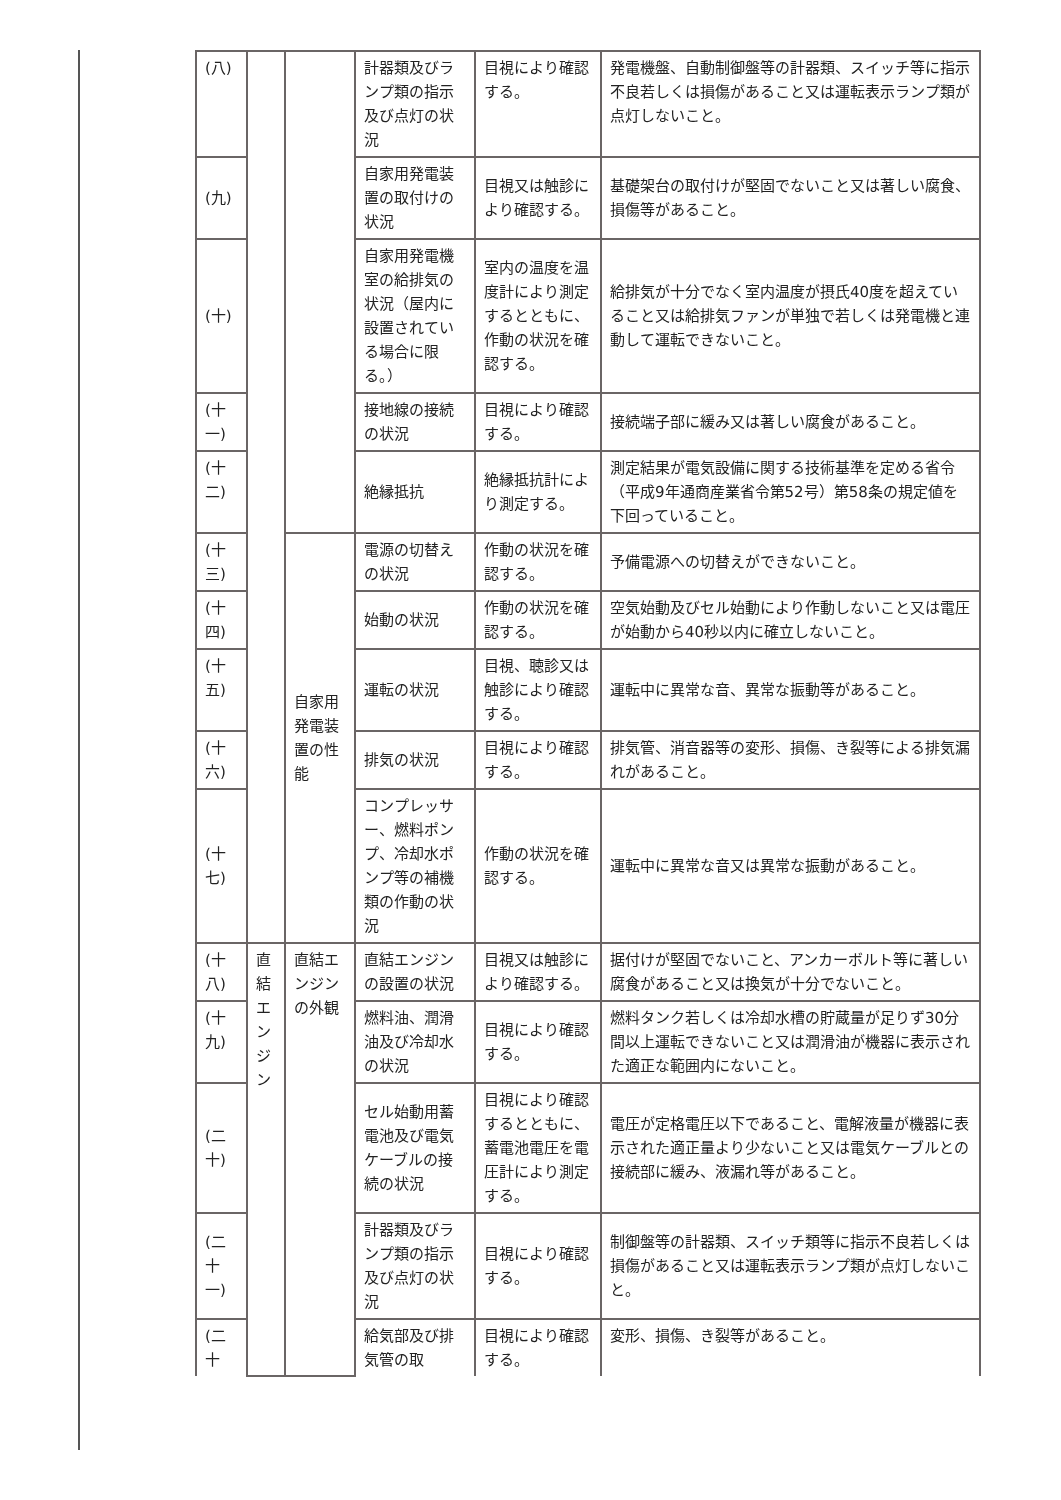| (八) | | | 計器類及びランプ類の指示及び点灯の状況 | 目視により確認する。 | 発電機盤、自動制御盤等の計器類、スイッチ等に指示不良若しくは損傷があること又は運転表示ランプ類が点灯しないこと。 |
| (九) | | | 自家用発電装置の取付けの状況 | 目視又は触診により確認する。 | 基礎架台の取付けが堅固でないこと又は著しい腐食、損傷等があること。 |
| (十) | | | 自家用発電機室の給排気の状況（屋内に設置されている場合に限る。） | 室内の温度を温度計により測定するとともに、作動の状況を確認する。 | 給排気が十分でなく室内温度が摂氏40度を超えていること又は給排気ファンが単独で若しくは発電機と連動して運転できないこと。 |
| (十一) | | | 接地線の接続の状況 | 目視により確認する。 | 接続端子部に緩み又は著しい腐食があること。 |
| (十二) | | | 絶縁抵抗 | 絶縁抵抗計により測定する。 | 測定結果が電気設備に関する技術基準を定める省令（平成9年通商産業省令第52号）第58条の規定値を下回っていること。 |
| (十三) | | 自家用発電装置の性能 | 電源の切替えの状況 | 作動の状況を確認する。 | 予備電源への切替えができないこと。 |
| (十四) | | | 始動の状況 | 作動の状況を確認する。 | 空気始動及びセル始動により作動しないこと又は電圧が始動から40秒以内に確立しないこと。 |
| (十五) | | | 運転の状況 | 目視、聴診又は触診により確認する。 | 運転中に異常な音、異常な振動等があること。 |
| (十六) | | | 排気の状況 | 目視により確認する。 | 排気管、消音器等の変形、損傷、き裂等による排気漏れがあること。 |
| (十七) | | | コンプレッサー、燃料ポンプ、冷却水ポンプ等の補機類の作動の状況 | 作動の状況を確認する。 | 運転中に異常な音又は異常な振動があること。 |
| (十八) | 直結エンジン | 直結エンジンの外観 | 直結エンジンの設置の状況 | 目視又は触診により確認する。 | 据付けが堅固でないこと、アンカーボルト等に著しい腐食があること又は換気が十分でないこと。 |
| (十九) | | | 燃料油、潤滑油及び冷却水の状況 | 目視により確認する。 | 燃料タンク若しくは冷却水槽の貯蔵量が足りず30分間以上運転できないこと又は潤滑油が機器に表示された適正な範囲内にないこと。 |
| (二十) | | | セル始動用蓄電池及び電気ケーブルの接続の状況 | 目視により確認するとともに、蓄電池電圧を電圧計により測定する。 | 電圧が定格電圧以下であること、電解液量が機器に表示された適正量より少ないこと又は電気ケーブルとの接続部に緩み、液漏れ等があること。 |
| (二十一) | | | 計器類及びランプ類の指示及び点灯の状況 | 目視により確認する。 | 制御盤等の計器類、スイッチ類等に指示不良若しくは損傷があること又は運転表示ランプ類が点灯しないこと。 |
| (二十 | | | 給気部及び排気管の取 | 目視により確認する。 | 変形、損傷、き裂等があること。 |